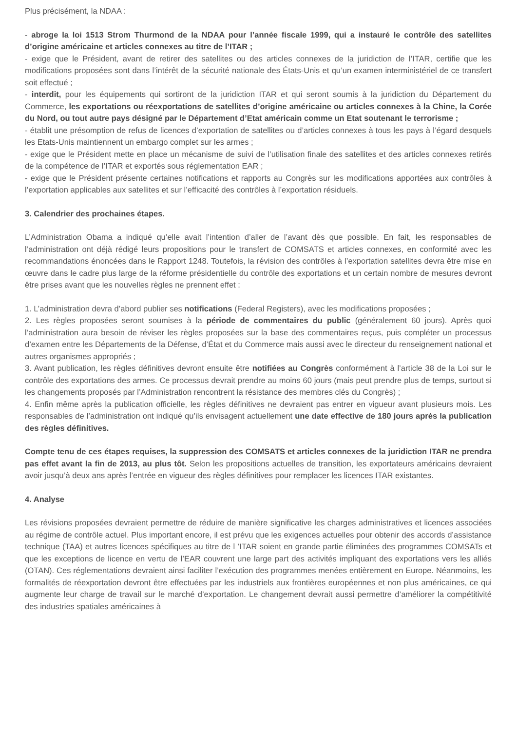Plus précisément, la NDAA :
- abroge la loi 1513 Strom Thurmond de la NDAA pour l’année fiscale 1999, qui a instauré le contrôle des satellites d’origine américaine et articles connexes au titre de l’ITAR ;
- exige que le Président, avant de retirer des satellites ou des articles connexes de la juridiction de l’ITAR, certifie que les modifications proposées sont dans l’intérêt de la sécurité nationale des États-Unis et qu’un examen interministériel de ce transfert soit effectué ;
- interdit, pour les équipements qui sortiront de la juridiction ITAR et qui seront soumis à la juridiction du Département du Commerce, les exportations ou réexportations de satellites d’origine américaine ou articles connexes à la Chine, la Corée du Nord, ou tout autre pays désigné par le Département d’Etat américain comme un Etat soutenant le terrorisme ;
- établit une présomption de refus de licences d’exportation de satellites ou d’articles connexes à tous les pays à l’égard desquels les Etats-Unis maintiennent un embargo complet sur les armes ;
- exige que le Président mette en place un mécanisme de suivi de l’utilisation finale des satellites et des articles connexes retirés de la compétence de l’ITAR et exportés sous réglementation EAR ;
- exige que le Président présente certaines notifications et rapports au Congrès sur les modifications apportées aux contrôles à l’exportation applicables aux satellites et sur l’efficacité des contrôles à l’exportation résiduels.
3. Calendrier des prochaines étapes.
L’Administration Obama a indiqué qu’elle avait l’intention d’aller de l’avant dès que possible. En fait, les responsables de l’administration ont déjà rédigé leurs propositions pour le transfert de COMSATS et articles connexes, en conformité avec les recommandations énoncées dans le Rapport 1248. Toutefois, la révision des contrôles à l’exportation satellites devra être mise en œuvre dans le cadre plus large de la réforme présidentielle du contrôle des exportations et un certain nombre de mesures devront être prises avant que les nouvelles règles ne prennent effet :
1. L’administration devra d’abord publier ses notifications (Federal Registers), avec les modifications proposées ;
2. Les règles proposées seront soumises à la période de commentaires du public (généralement 60 jours). Après quoi l’administration aura besoin de réviser les règles proposées sur la base des commentaires reçus, puis compléter un processus d’examen entre les Départements de la Défense, d’État et du Commerce mais aussi avec le directeur du renseignement national et autres organismes appropriés ;
3. Avant publication, les règles définitives devront ensuite être notifiées au Congrès conformément à l’article 38 de la Loi sur le contrôle des exportations des armes. Ce processus devrait prendre au moins 60 jours (mais peut prendre plus de temps, surtout si les changements proposés par l’Administration rencontrent la résistance des membres clés du Congrès) ;
4. Enfin même après la publication officielle, les règles définitives ne devraient pas entrer en vigueur avant plusieurs mois. Les responsables de l’administration ont indiqué qu’ils envisagent actuellement une date effective de 180 jours après la publication des règles définitives.
Compte tenu de ces étapes requises, la suppression des COMSATS et articles connexes de la juridiction ITAR ne prendra pas effet avant la fin de 2013, au plus tôt. Selon les propositions actuelles de transition, les exportateurs américains devraient avoir jusqu’à deux ans après l’entrée en vigueur des règles définitives pour remplacer les licences ITAR existantes.
4. Analyse
Les révisions proposées devraient permettre de réduire de manière significative les charges administratives et licences associées au régime de contrôle actuel. Plus important encore, il est prévu que les exigences actuelles pour obtenir des accords d’assistance technique (TAA) et autres licences spécifiques au titre de l ’ITAR soient en grande partie éliminées des programmes COMSATs et que les exceptions de licence en vertu de l’EAR couvrent une large part des activités impliquant des exportations vers les alliés (OTAN). Ces réglementations devraient ainsi faciliter l’exécution des programmes menées entièrement en Europe. Néanmoins, les formalités de réexportation devront être effectuées par les industriels aux frontières européennes et non plus américaines, ce qui augmente leur charge de travail sur le marché d’exportation. Le changement devrait aussi permettre d’améliorer la compétitivité des industries spatiales américaines à